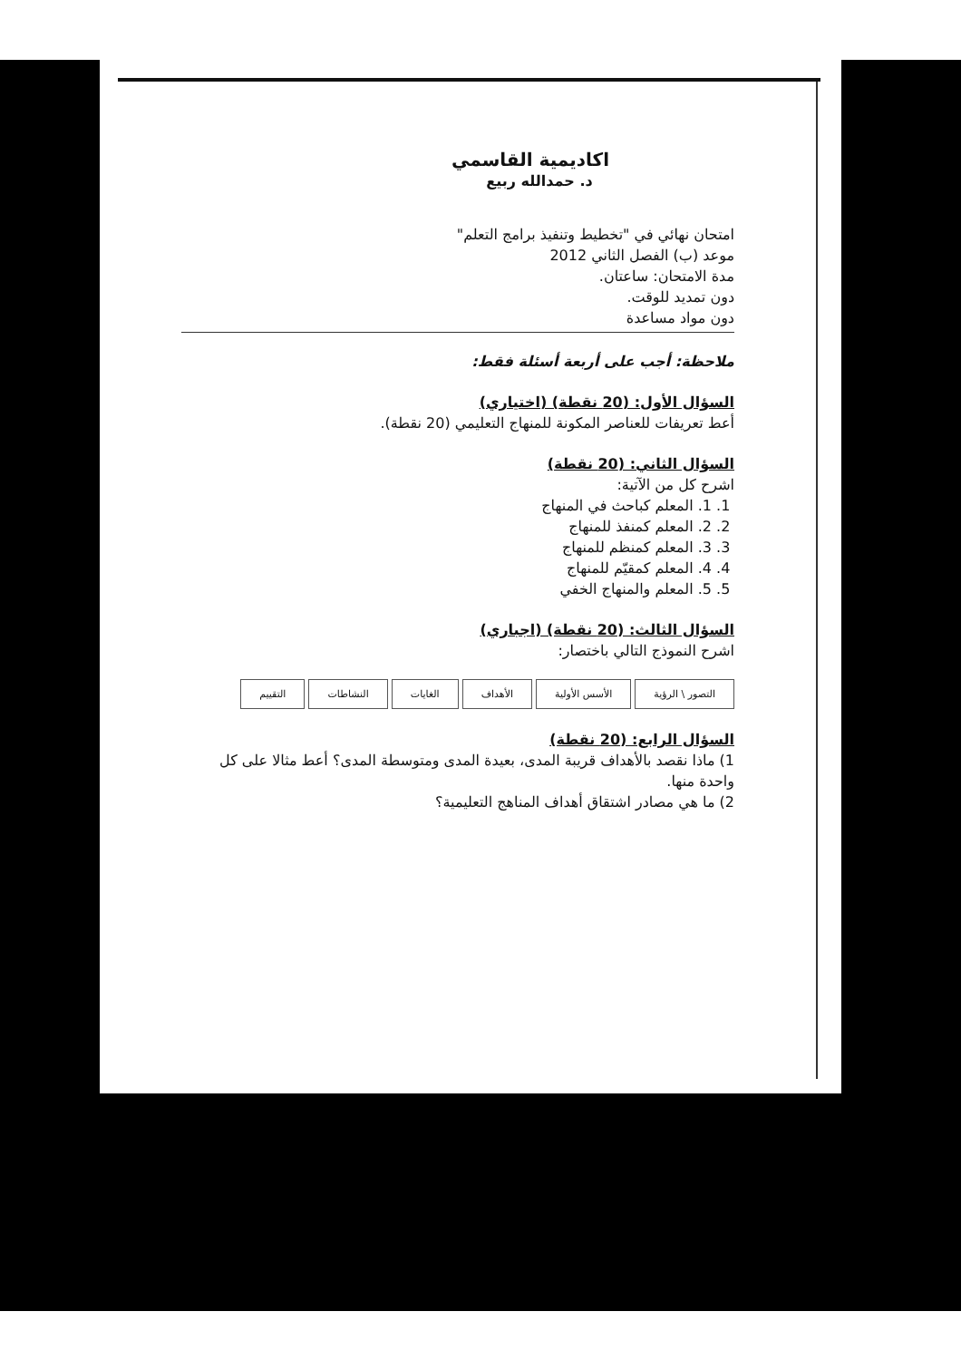اكاديمية القاسمي
د. حمدالله ربيع
امتحان نهائي في "تخطيط وتنفيذ برامج التعلم"
موعد (ب) الفصل الثاني 2012
مدة الامتحان: ساعتان.
دون تمديد للوقت.
دون مواد مساعدة
ملاحظة: أجب على أربعة أسئلة فقط:
السؤال الأول: (20 نقطة) (اختياري)
أعط تعريفات للعناصر المكونة للمنهاج التعليمي (20 نقطة).
السؤال الثاني: (20 نقطة)
اشرح كل من الآتية:
1. 1. المعلم كباحث في المنهاج
2. 2. المعلم كمنفذ للمنهاج
3. 3. المعلم كمنظم للمنهاج
4. 4. المعلم كمقيّم للمنهاج
5. 5. المعلم والمنهاج الخفي
السؤال الثالث: (20 نقطة) (اجباري)
اشرح النموذج التالي باختصار:
التصور \ الرؤية الأسس الأولية الأهداف الغايات النشاطات التقييم
السؤال الرابع: (20 نقطة)
1) ماذا نقصد بالأهداف قريبة المدى، بعيدة المدى ومتوسطة المدى؟ أعط مثالا على كل واحدة منها.
2) ما هي مصادر اشتقاق أهداف المناهج التعليمية؟